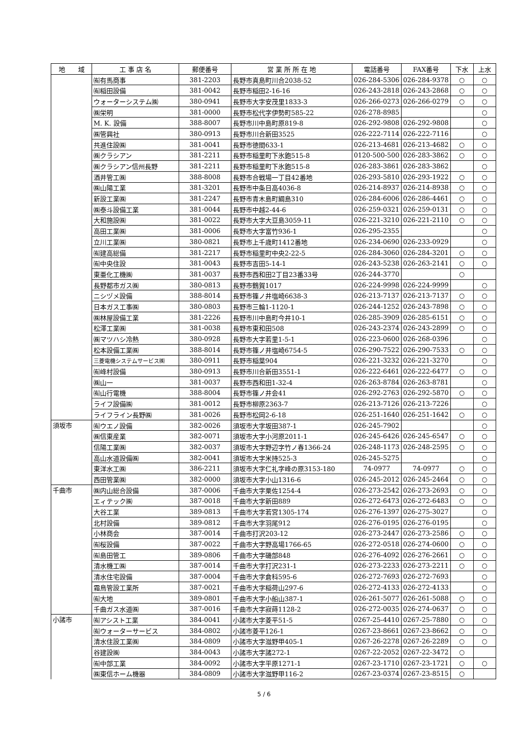| 地 域 | 工 事 店 名 | 郵便番号 | 営 業 所 所 在 地 | 電話番号 | FAX番号 | 下水 | 上水 |
| --- | --- | --- | --- | --- | --- | --- | --- |
| | ㈲有馬商事 | 381-2203 | 長野市真島町川合2038-52 | 026-284-5306 | 026-284-9378 | ○ | ○ |
| | ㈲稲田設備 | 381-0042 | 長野市稲田2-16-16 | 026-243-2818 | 026-243-2868 | ○ | ○ |
| | ウォーターシステム㈱ | 380-0941 | 長野市大字安茂里1833-3 | 026-266-0273 | 026-266-0279 | ○ | ○ |
| | ㈱栄明 | 381-0000 | 長野市松代字伊勢町585-22 | 026-278-8985 | | | ○ |
| | M. K. 設備 | 388-8007 | 長野市川中島町原819-8 | 026-292-9808 | 026-292-9808 | | ○ |
| | ㈱管興社 | 380-0913 | 長野市川合新田3525 | 026-222-7114 | 026-222-7116 | | ○ |
| | 共進住設㈱ | 381-0041 | 長野市徳間633-1 | 026-213-4681 | 026-213-4682 | ○ | ○ |
| | ㈱クラシアン | 381-2211 | 長野市稲里町下氷鉋515-8 | 0120-500-500 | 026-283-3862 | ○ | ○ |
| | ㈱クラシアン信州長野 | 381-2211 | 長野市稲里町下氷鉋515-8 | 026-283-3861 | 026-283-3862 | | ○ |
| | 酒井管工㈱ | 388-8008 | 長野市合戦場一丁目42番地 | 026-293-5810 | 026-293-1922 | ○ | ○ |
| | ㈱山陽工業 | 381-3201 | 長野市中条日高4036-8 | 026-214-8937 | 026-214-8938 | ○ | ○ |
| | 新設工業㈱ | 381-2247 | 長野市青木島町綱島310 | 026-284-6006 | 026-286-4461 | ○ | ○ |
| | ㈱泰斗設備工業 | 381-0044 | 長野市中越2-44-6 | 026-259-0321 | 026-259-0131 | ○ | ○ |
| | 大和施設㈱ | 381-0022 | 長野市大字大豆島3059-11 | 026-221-3210 | 026-221-2110 | ○ | ○ |
| | 高田工業㈱ | 381-0006 | 長野市大字富竹936-1 | 026-295-2355 | | | ○ |
| | 立川工業㈱ | 380-0821 | 長野市上千歳町1412番地 | 026-234-0690 | 026-233-0929 | | ○ |
| | ㈲建高総備 | 381-2217 | 長野市稲里町中央2-22-5 | 026-284-3060 | 026-284-3201 | ○ | ○ |
| | ㈲中央住設 | 381-0043 | 長野市吉田5-14-1 | 026-243-5238 | 026-263-2141 | ○ | ○ |
| | 東亜化工機㈱ | 381-0037 | 長野市西和田2丁目23番33号 | 026-244-3770 | | ○ | |
| | 長野都市ガス㈱ | 380-0813 | 長野市鶴賀1017 | 026-224-9998 | 026-224-9999 | | ○ |
| | ニシヅメ設備 | 388-8014 | 長野市篠ノ井塩崎6638-3 | 026-213-7137 | 026-213-7137 | ○ | ○ |
| | 日本ガス工事㈱ | 380-0803 | 長野市三輪1-1120-1 | 026-244-1252 | 026-243-7898 | ○ | ○ |
| | ㈱林屋設備工業 | 381-2226 | 長野市川中島町今井10-1 | 026-285-3909 | 026-285-6151 | ○ | ○ |
| | 松澤工業㈱ | 381-0038 | 長野市東和田508 | 026-243-2374 | 026-243-2899 | ○ | ○ |
| | ㈱マツハシ冷熱 | 380-0928 | 長野市大字若里1-5-1 | 026-223-0600 | 026-268-0396 | | ○ |
| | 松本設備工業㈱ | 388-8014 | 長野市篠ノ井塩崎6754-5 | 026-290-7522 | 026-290-7533 | ○ | ○ |
| | 三菱電機システムサービス㈱ | 380-0911 | 長野市稲葉904 | 026-221-3232 | 026-221-3270 | | ○ |
| | ㈲峰村設備 | 380-0913 | 長野市川合新田3551-1 | 026-222-6461 | 026-222-6477 | ○ | ○ |
| | ㈱山一 | 381-0037 | 長野市西和田1-32-4 | 026-263-8784 | 026-263-8781 | | ○ |
| | ㈲山行電機 | 388-8004 | 長野市篠ノ井会41 | 026-292-2763 | 026-292-5870 | ○ | ○ |
| | ライフ設備㈱ | 381-0012 | 長野市柳原2363-7 | 026-213-7126 | 026-213-7226 | | ○ |
| | ライフライン長野㈱ | 381-0026 | 長野市松岡2-6-18 | 026-251-1640 | 026-251-1642 | ○ | ○ |
| 須坂市 | ㈲ウエノ設備 | 382-0026 | 須坂市大字坂田387-1 | 026-245-7902 | | | ○ |
| | ㈱信東産業 | 382-0071 | 須坂市大字小河原2011-1 | 026-245-6426 | 026-245-6547 | ○ | ○ |
| | 信陽工業㈱ | 382-0037 | 須坂市大字野辺字竹ノ春1366-24 | 026-248-1173 | 026-248-2595 | ○ | ○ |
| | 高山水道設備㈱ | 382-0041 | 須坂市大字米持525-3 | 026-245-5275 | | | ○ |
| | 東洋水工㈱ | 386-2211 | 須坂市大字仁礼字峰の原3153-180 | 74-0977 | 74-0977 | ○ | ○ |
| | 西田管業㈱ | 382-0000 | 須坂市大字小山1316-6 | 026-245-2012 | 026-245-2464 | ○ | ○ |
| 千曲市 | ㈱内山総合設備 | 387-0006 | 千曲市大字粟佐1254-4 | 026-273-2542 | 026-273-2693 | ○ | ○ |
| | エィテック㈱ | 387-0018 | 千曲市大字新田889 | 026-272-6473 | 026-272-6483 | ○ | ○ |
| | 大谷工業 | 389-0813 | 千曲市大字若宮1305-174 | 026-276-1397 | 026-275-3027 | | ○ |
| | 北村設備 | 389-0812 | 千曲市大字羽尾912 | 026-276-0195 | 026-276-0195 | | ○ |
| | 小林商会 | 387-0014 | 千曲市打沢203-12 | 026-273-2447 | 026-273-2586 | ○ | ○ |
| | ㈲桜設備 | 387-0022 | 千曲市大字野高場1766-65 | 026-272-0518 | 026-274-0600 | ○ | ○ |
| | ㈲島田管工 | 389-0806 | 千曲市大字磯部848 | 026-276-4092 | 026-276-2661 | ○ | ○ |
| | 清水機工㈱ | 387-0014 | 千曲市大字打沢231-1 | 026-273-2233 | 026-273-2211 | ○ | ○ |
| | 清水住宅設備 | 387-0004 | 千曲市大字倉科595-6 | 026-272-7693 | 026-272-7693 | | ○ |
| | 霜鳥管設工業所 | 387-0021 | 千曲市大字稲荷山297-6 | 026-272-4133 | 026-272-4133 | | ○ |
| | ㈲大地 | 389-0801 | 千曲市大字小船山387-1 | 026-261-5077 | 026-261-5088 | ○ | ○ |
| | 千曲ガス水道㈱ | 387-0016 | 千曲市大字寂蒔1128-2 | 026-272-0035 | 026-274-0637 | ○ | ○ |
| 小諸市 | ㈲アシスト工業 | 384-0041 | 小諸市大字菱平51-5 | 0267-25-4410 | 0267-25-7880 | ○ | ○ |
| | ㈲ウォーターサービス | 384-0802 | 小諸市菱平126-1 | 0267-23-8661 | 0267-23-8662 | ○ | ○ |
| | 清水住設工業㈱ | 384-0809 | 小諸市大字滋野甲405-1 | 0267-26-2278 | 0267-26-2289 | ○ | ○ |
| | 谷建設㈱ | 384-0043 | 小諸市大字諸272-1 | 0267-22-2052 | 0267-22-3472 | ○ | |
| | ㈲中部工業 | 384-0092 | 小諸市大字平原1271-1 | 0267-23-1710 | 0267-23-1721 | ○ | ○ |
| | ㈱東信ホーム機器 | 384-0809 | 小諸市大字滋野甲116-2 | 0267-23-0374 | 0267-23-8515 | ○ | |
5 / 6